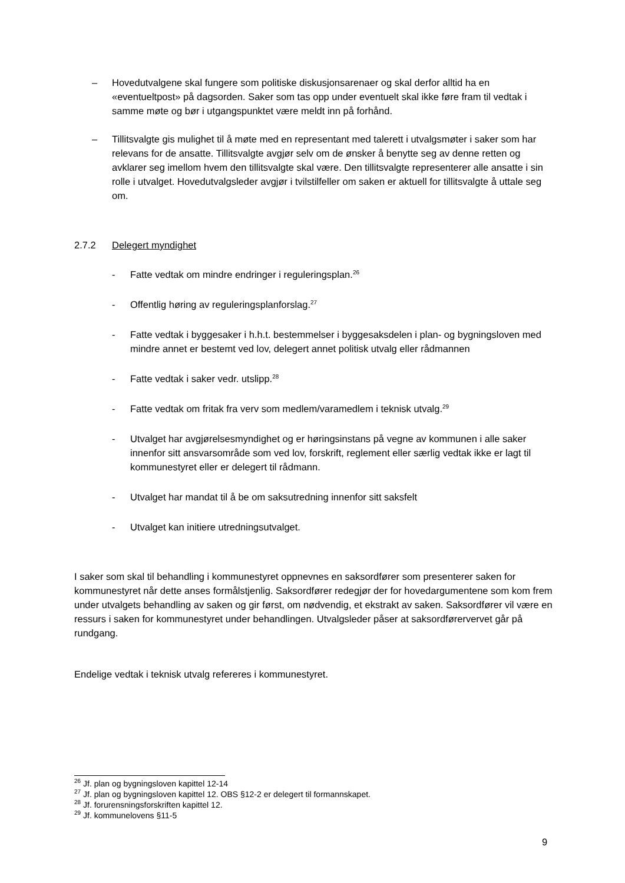– Hovedutvalgene skal fungere som politiske diskusjonsarenaer og skal derfor alltid ha en «eventueltpost» på dagsorden. Saker som tas opp under eventuelt skal ikke føre fram til vedtak i samme møte og bør i utgangspunktet være meldt inn på forhånd.
– Tillitsvalgte gis mulighet til å møte med en representant med talerett i utvalgsmøter i saker som har relevans for de ansatte. Tillitsvalgte avgjør selv om de ønsker å benytte seg av denne retten og avklarer seg imellom hvem den tillitsvalgte skal være. Den tillitsvalgte representerer alle ansatte i sin rolle i utvalget. Hovedutvalgsleder avgjør i tvilstilfeller om saken er aktuell for tillitsvalgte å uttale seg om.
2.7.2 Delegert myndighet
- Fatte vedtak om mindre endringer i reguleringsplan.<sup>26</sup>
- Offentlig høring av reguleringsplanforslag.<sup>27</sup>
- Fatte vedtak i byggesaker i h.h.t. bestemmelser i byggesaksdelen i plan- og bygningsloven med mindre annet er bestemt ved lov, delegert annet politisk utvalg eller rådmannen
- Fatte vedtak i saker vedr. utslipp.<sup>28</sup>
- Fatte vedtak om fritak fra verv som medlem/varamedlem i teknisk utvalg.<sup>29</sup>
- Utvalget har avgjørelsesmyndighet og er høringsinstans på vegne av kommunen i alle saker innenfor sitt ansvarsområde som ved lov, forskrift, reglement eller særlig vedtak ikke er lagt til kommunestyret eller er delegert til rådmann.
- Utvalget har mandat til å be om saksutredning innenfor sitt saksfelt
- Utvalget kan initiere utredningsutvalget.
I saker som skal til behandling i kommunestyret oppnevnes en saksordfører som presenterer saken for kommunestyret når dette anses formålstjenlig. Saksordfører redegjør der for hovedargumentene som kom frem under utvalgets behandling av saken og gir først, om nødvendig, et ekstrakt av saken. Saksordfører vil være en ressurs i saken for kommunestyret under behandlingen. Utvalgsleder påser at saksordførervervet går på rundgang.
Endelige vedtak i teknisk utvalg refereres i kommunestyret.
<sup>26</sup> Jf. plan og bygningsloven kapittel 12-14
<sup>27</sup> Jf. plan og bygningsloven kapittel 12. OBS §12-2 er delegert til formannskapet.
<sup>28</sup> Jf. forurensningsforskriften kapittel 12.
<sup>29</sup> Jf. kommunelovens §11-5
9